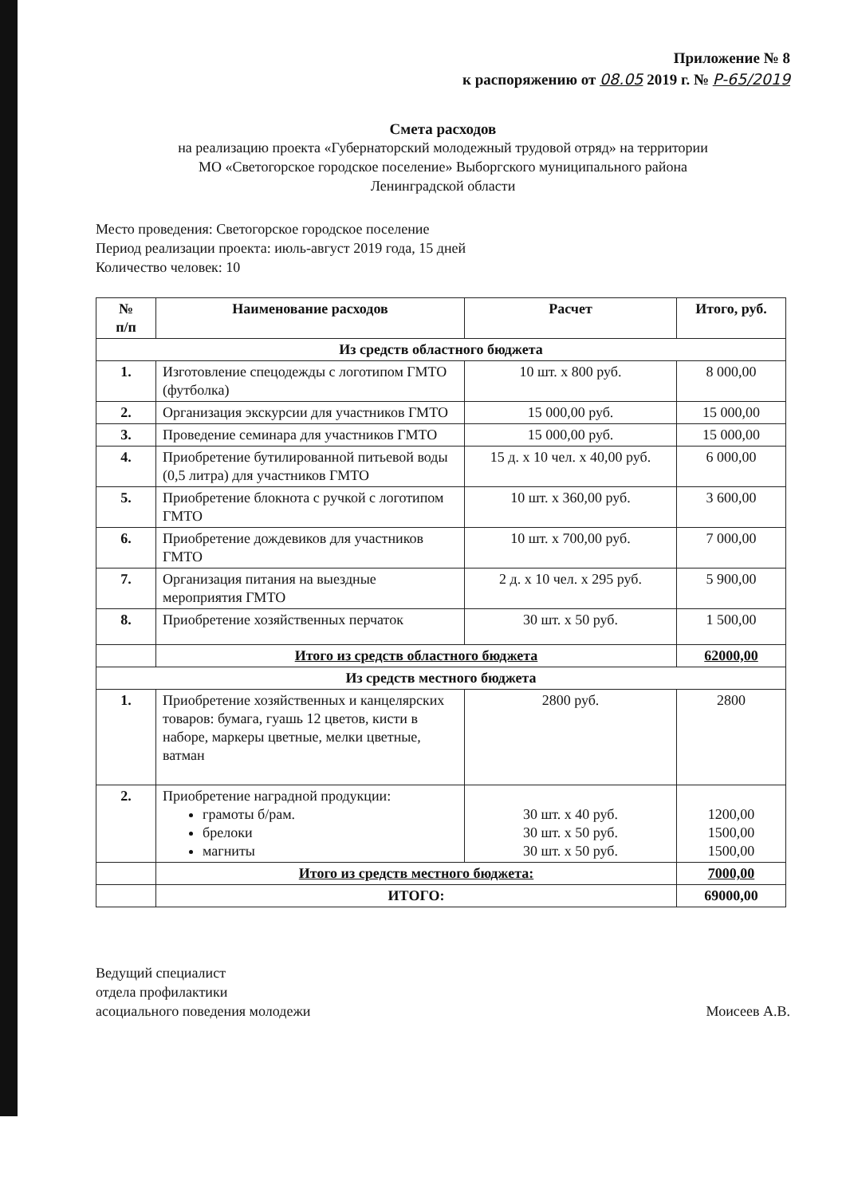Приложение № 8
к распоряжению от 08.05 2019 г. № Р-65/2019
Смета расходов
на реализацию проекта «Губернаторский молодежный трудовой отряд» на территории
МО «Светогорское городское поселение» Выборгского муниципального района
Ленинградской области
Место проведения: Светогорское городское поселение
Период реализации проекта: июль-август 2019 года, 15 дней
Количество человек: 10
| № п/п | Наименование расходов | Расчет | Итого, руб. |
| --- | --- | --- | --- |
| Из средств областного бюджета | | | |
| 1. | Изготовление спецодежды с логотипом ГМТО (футболка) | 10 шт. х 800 руб. | 8 000,00 |
| 2. | Организация экскурсии для участников ГМТО | 15 000,00 руб. | 15 000,00 |
| 3. | Проведение семинара для участников ГМТО | 15 000,00 руб. | 15 000,00 |
| 4. | Приобретение бутилированной питьевой воды (0,5 литра) для участников ГМТО | 15 д. х 10 чел. х 40,00 руб. | 6 000,00 |
| 5. | Приобретение блокнота с ручкой с логотипом ГМТО | 10 шт. х 360,00 руб. | 3 600,00 |
| 6. | Приобретение дождевиков для участников ГМТО | 10 шт. х 700,00 руб. | 7 000,00 |
| 7. | Организация питания на выездные мероприятия ГМТО | 2 д. х 10 чел. х 295 руб. | 5 900,00 |
| 8. | Приобретение хозяйственных перчаток | 30 шт. х 50 руб. | 1 500,00 |
| | Итого из средств областного бюджета | | 62000,00 |
| Из средств местного бюджета | | | |
| 1. | Приобретение хозяйственных и канцелярских товаров: бумага, гуашь 12 цветов, кисти в наборе, маркеры цветные, мелки цветные, ватман | 2800 руб. | 2800 |
| 2. | Приобретение наградной продукции: грамоты б/рам. брелоки магниты | 30 шт. х 40 руб. 30 шт. х 50 руб. 30 шт. х 50 руб. | 1200,00 1500,00 1500,00 |
| | Итого из средств местного бюджета: | | 7000,00 |
| | ИТОГО: | | 69000,00 |
Ведущий специалист
отдела профилактики
асоциального поведения молодежи
Моисеев А.В.